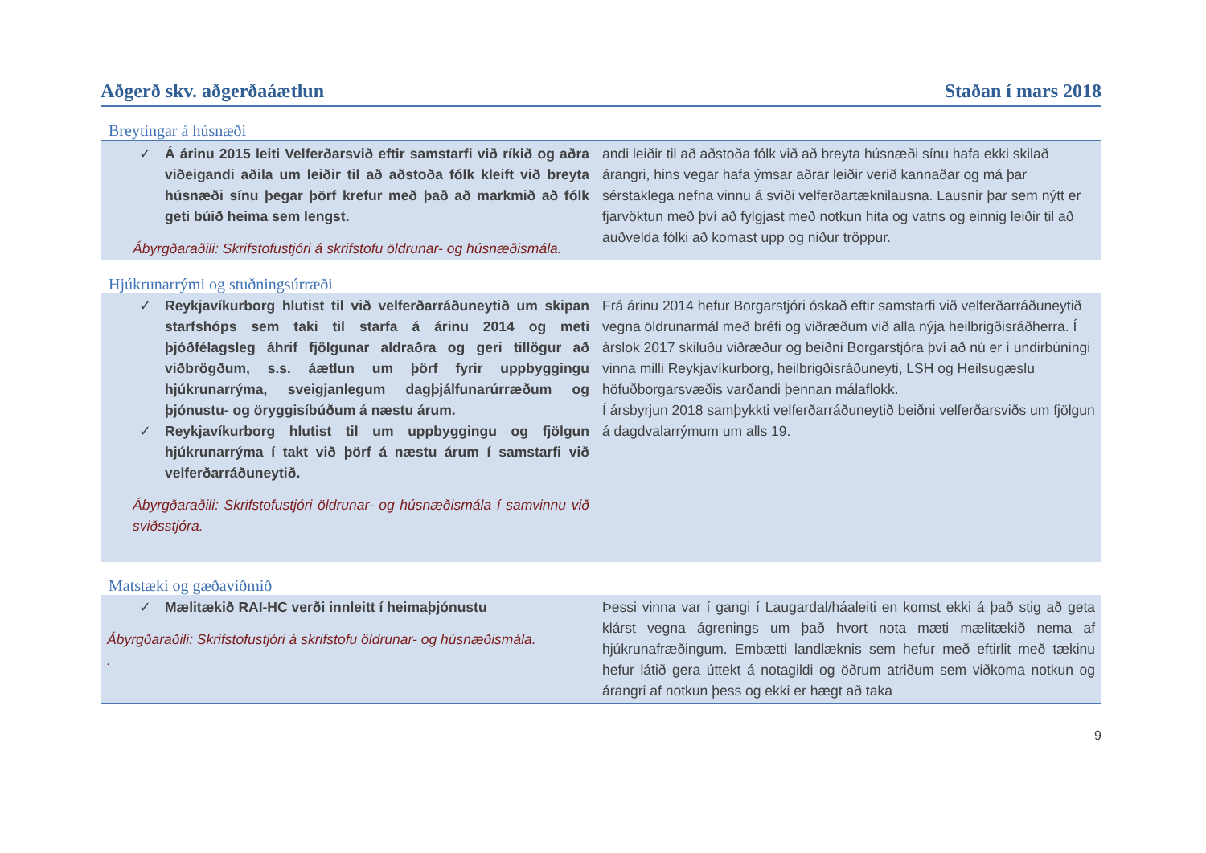Aðgerð skv. aðgerðaáætlun Staðan í mars 2018
Breytingar á húsnæði
| ✓ Á árinu 2015 leiti Velferðarsvið eftir samstarfi við ríkið og aðra viðeigandi aðila um leiðir til að aðstoða fólk kleift við breyta húsnæði sínu þegar þörf krefur með það að markmið að fólk geti búið heima sem lengst. Ábyrgðaraðili: Skrifstofustjóri á skrifstofu öldrunar- og húsnæðismála. | andi leiðir til að aðstoða fólk við að breyta húsnæði sínu hafa ekki skilað árangri, hins vegar hafa ýmsar aðrar leiðir verið kannaðar og má þar sérstaklega nefna vinnu á sviði velferðartæknilausna. Lausnir þar sem nýtt er fjarvöktun með því að fylgjast með notkun hita og vatns og einnig leiðir til að auðvelda fólki að komast upp og niður tröppur. |
Hjúkrunarrými og stuðningsúrræði
| ✓ Reykjavíkurborg hlutist til við velferðarráðuneytið um skipan starfshóps sem taki til starfa á árinu 2014 og meti þjóðfélagsleg áhrif fjölgunar aldraðra og geri tillögur að viðbrögðum, s.s. áætlun um þörf fyrir uppbyggingu hjúkrunarrýma, sveigjanlegum dagþjálfunarúrræðum og þjónustu- og öryggisíbúðum á næstu árum. ✓ Reykjavíkurborg hlutist til um uppbyggingu og fjölgun hjúkrunarrýma í takt við þörf á næstu árum í samstarfi við velferðarráðuneytið. Ábyrgðaraðili: Skrifstofustjóri öldrunar- og húsnæðismála í samvinnu við sviðsstjóra. | Frá árinu 2014 hefur Borgarstjóri óskað eftir samstarfi við velferðarráðuneytið vegna öldrunarmál með bréfi og viðræðum við alla nýja heilbrigðisráðherra. Í árslok 2017 skiluðu viðræður og beiðni Borgarstjóra því að nú er í undirbúningi vinna milli Reykjavíkurborg, heilbrigðisráðuneyti, LSH og Heilsugæslu höfuðborgarsvæðis varðandi þennan málaflokk. Í ársbyrjun 2018 samþykkti velferðarráðuneytið beiðni velferðarsviðs um fjölgun á dagdvalarrýmum um alls 19. |
Matstæki og gæðaviðmið
| ✓ Mælitækið RAI-HC verði innleitt í heimaþjónustu Ábyrgðaraðili: Skrifstofustjóri á skrifstofu öldrunar- og húsnæðismála. . | Þessi vinna var í gangi í Laugardal/háaleiti en komst ekki á það stig að geta klárst vegna ágrenings um það hvort nota mæti mælitækið nema af hjúkrunafræðingum. Embætti landlæknis sem hefur með eftirlit með tækinu hefur látið gera úttekt á notagildi og öðrum atriðum sem viðkoma notkun og árangri af notkun þess og ekki er hægt að taka |
9